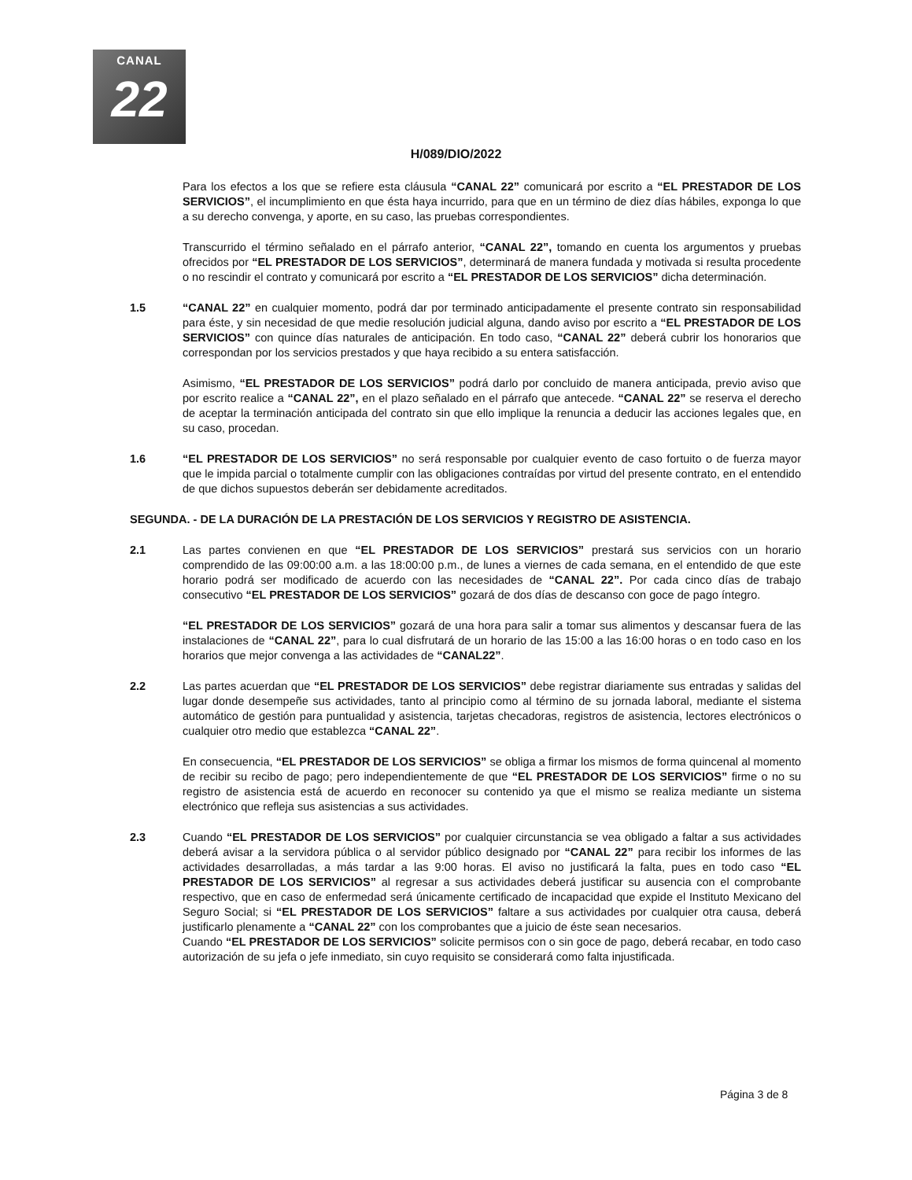CANAL
22
H/089/DIO/2022
Para los efectos a los que se refiere esta cláusula “CANAL 22” comunicará por escrito a “EL PRESTADOR DE LOS SERVICIOS”, el incumplimiento en que ésta haya incurrido, para que en un término de diez días hábiles, exponga lo que a su derecho convenga, y aporte, en su caso, las pruebas correspondientes.
Transcurrido el término señalado en el párrafo anterior, “CANAL 22”, tomando en cuenta los argumentos y pruebas ofrecidos por “EL PRESTADOR DE LOS SERVICIOS”, determinará de manera fundada y motivada si resulta procedente o no rescindir el contrato y comunicará por escrito a “EL PRESTADOR DE LOS SERVICIOS” dicha determinación.
1.5 “CANAL 22” en cualquier momento, podrá dar por terminado anticipadamente el presente contrato sin responsabilidad para éste, y sin necesidad de que medie resolución judicial alguna, dando aviso por escrito a “EL PRESTADOR DE LOS SERVICIOS” con quince días naturales de anticipación. En todo caso, “CANAL 22” deberá cubrir los honorarios que correspondan por los servicios prestados y que haya recibido a su entera satisfacción.
Asimismo, “EL PRESTADOR DE LOS SERVICIOS” podrá darlo por concluido de manera anticipada, previo aviso que por escrito realice a “CANAL 22”, en el plazo señalado en el párrafo que antecede. “CANAL 22” se reserva el derecho de aceptar la terminación anticipada del contrato sin que ello implique la renuncia a deducir las acciones legales que, en su caso, procedan.
1.6 “EL PRESTADOR DE LOS SERVICIOS” no será responsable por cualquier evento de caso fortuito o de fuerza mayor que le impida parcial o totalmente cumplir con las obligaciones contraídas por virtud del presente contrato, en el entendido de que dichos supuestos deberán ser debidamente acreditados.
SEGUNDA. - DE LA DURACIÓN DE LA PRESTACIÓN DE LOS SERVICIOS Y REGISTRO DE ASISTENCIA.
2.1 Las partes convienen en que “EL PRESTADOR DE LOS SERVICIOS” prestará sus servicios con un horario comprendido de las 09:00:00 a.m. a las 18:00:00 p.m., de lunes a viernes de cada semana, en el entendido de que este horario podrá ser modificado de acuerdo con las necesidades de “CANAL 22”. Por cada cinco días de trabajo consecutivo “EL PRESTADOR DE LOS SERVICIOS” gozará de dos días de descanso con goce de pago íntegro.
“EL PRESTADOR DE LOS SERVICIOS” gozará de una hora para salir a tomar sus alimentos y descansar fuera de las instalaciones de “CANAL 22”, para lo cual disfrutará de un horario de las 15:00 a las 16:00 horas o en todo caso en los horarios que mejor convenga a las actividades de “CANAL22”.
2.2 Las partes acuerdan que “EL PRESTADOR DE LOS SERVICIOS” debe registrar diariamente sus entradas y salidas del lugar donde desempeñe sus actividades, tanto al principio como al término de su jornada laboral, mediante el sistema automático de gestión para puntualidad y asistencia, tarjetas checadoras, registros de asistencia, lectores electrónicos o cualquier otro medio que establezca “CANAL 22”.
En consecuencia, “EL PRESTADOR DE LOS SERVICIOS” se obliga a firmar los mismos de forma quincenal al momento de recibir su recibo de pago; pero independientemente de que “EL PRESTADOR DE LOS SERVICIOS” firme o no su registro de asistencia está de acuerdo en reconocer su contenido ya que el mismo se realiza mediante un sistema electrónico que refleja sus asistencias a sus actividades.
2.3 Cuando “EL PRESTADOR DE LOS SERVICIOS” por cualquier circunstancia se vea obligado a faltar a sus actividades deberá avisar a la servidora pública o al servidor público designado por “CANAL 22” para recibir los informes de las actividades desarrolladas, a más tardar a las 9:00 horas. El aviso no justificará la falta, pues en todo caso “EL PRESTADOR DE LOS SERVICIOS” al regresar a sus actividades deberá justificar su ausencia con el comprobante respectivo, que en caso de enfermedad será únicamente certificado de incapacidad que expide el Instituto Mexicano del Seguro Social; si “EL PRESTADOR DE LOS SERVICIOS” faltare a sus actividades por cualquier otra causa, deberá justificarlo plenamente a “CANAL 22” con los comprobantes que a juicio de éste sean necesarios.
Cuando “EL PRESTADOR DE LOS SERVICIOS” solicite permisos con o sin goce de pago, deberá recabar, en todo caso autorización de su jefa o jefe inmediato, sin cuyo requisito se considerará como falta injustificada.
Página 3 de 8